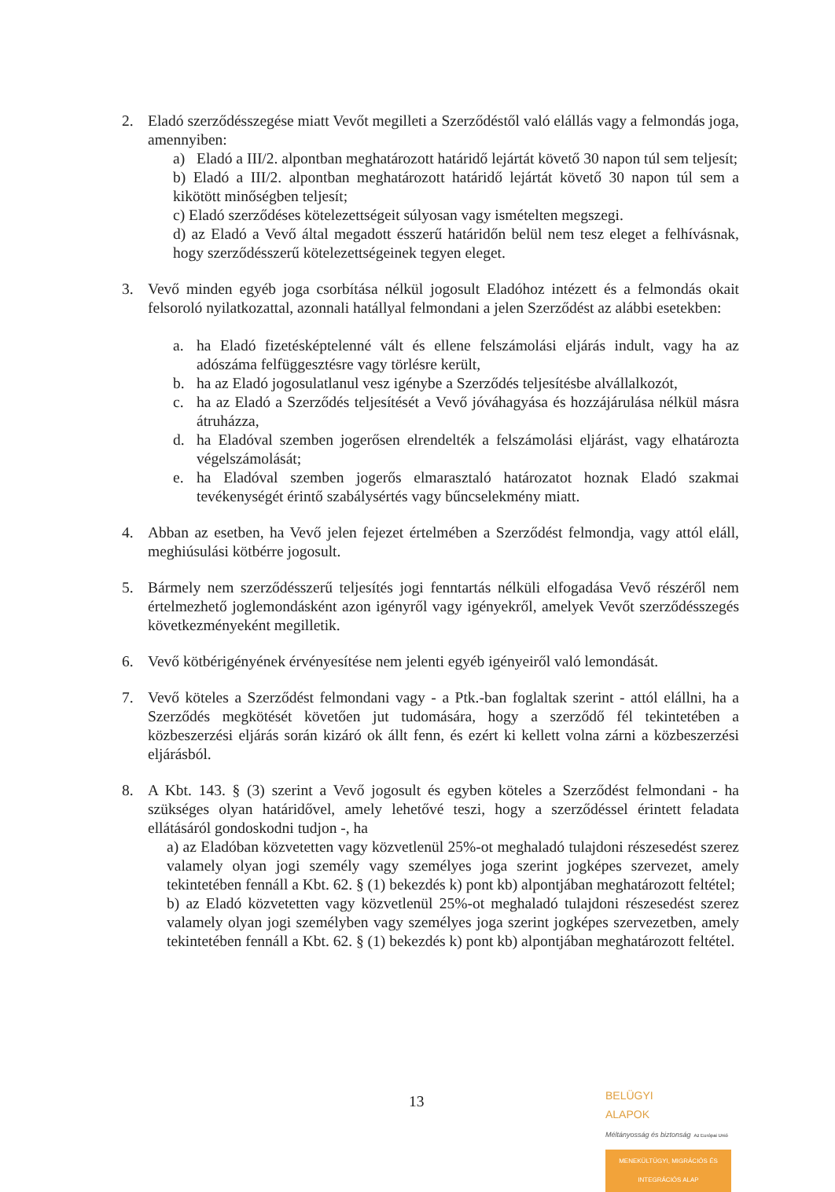2. Eladó szerződésszegése miatt Vevőt megilleti a Szerződéstől való elállás vagy a felmondás joga, amennyiben:
a) Eladó a III/2. alpontban meghatározott határidő lejártát követő 30 napon túl sem teljesít;
b) Eladó a III/2. alpontban meghatározott határidő lejártát követő 30 napon túl sem a kikötött minőségben teljesít;
c) Eladó szerződéses kötelezettségeit súlyosan vagy ismételten megszegi.
d) az Eladó a Vevő által megadott ésszerű határidőn belül nem tesz eleget a felhívásnak, hogy szerződésszerű kötelezettségeinek tegyen eleget.
3. Vevő minden egyéb joga csorbítása nélkül jogosult Eladóhoz intézett és a felmondás okait felsoroló nyilatkozattal, azonnali hatállyal felmondani a jelen Szerződést az alábbi esetekben:
a. ha Eladó fizetésképtelenné vált és ellene felszámolási eljárás indult, vagy ha az adószáma felfüggesztésre vagy törlésre került,
b. ha az Eladó jogosulatlanul vesz igénybe a Szerződés teljesítésbe alvállalkozót,
c. ha az Eladó a Szerződés teljesítését a Vevő jóváhagyása és hozzájárulása nélkül másra átruházza,
d. ha Eladóval szemben jogerősen elrendelték a felszámolási eljárást, vagy elhatározta végelszámolását;
e. ha Eladóval szemben jogerős elmarasztaló határozatot hoznak Eladó szakmai tevékenységét érintő szabálysértés vagy bűncselekmény miatt.
4. Abban az esetben, ha Vevő jelen fejezet értelmében a Szerződést felmondja, vagy attól eláll, meghiúsulási kötbérre jogosult.
5. Bármely nem szerződésszerű teljesítés jogi fenntartás nélküli elfogadása Vevő részéről nem értelmezhető joglemondásként azon igényről vagy igényekről, amelyek Vevőt szerződésszegés következményeként megilletik.
6. Vevő kötbérigényének érvényesítése nem jelenti egyéb igényeiről való lemondását.
7. Vevő köteles a Szerződést felmondani vagy - a Ptk.-ban foglaltak szerint - attól elállni, ha a Szerződés megkötését követően jut tudomására, hogy a szerződő fél tekintetében a közbeszerzési eljárás során kizáró ok állt fenn, és ezért ki kellett volna zárni a közbeszerzési eljárásból.
8. A Kbt. 143. § (3) szerint a Vevő jogosult és egyben köteles a Szerződést felmondani - ha szükséges olyan határidővel, amely lehetővé teszi, hogy a szerződéssel érintett feladata ellátásáról gondoskodni tudjon -, ha
a) az Eladóban közvetetten vagy közvetlenül 25%-ot meghaladó tulajdoni részesedést szerez valamely olyan jogi személy vagy személyes joga szerint jogképes szervezet, amely tekintetében fennáll a Kbt. 62. § (1) bekezdés k) pont kb) alpontjában meghatározott feltétel;
b) az Eladó közvetetten vagy közvetlenül 25%-ot meghaladó tulajdoni részesedést szerez valamely olyan jogi személyben vagy személyes joga szerint jogképes szervezetben, amely tekintetében fennáll a Kbt. 62. § (1) bekezdés k) pont kb) alpontjában meghatározott feltétel.
13
BELÜGYI
ALAPOK
Méltányosság és biztonság Az Európai Unió
MENEKÜLTÜGYI, MIGRÁCIÓS ÉS INTEGRÁCIÓS ALAP